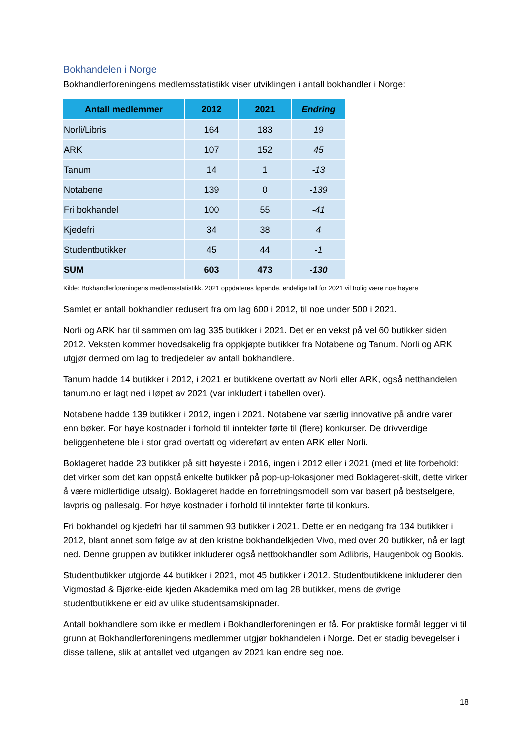Bokhandelen i Norge
Bokhandlerforeningens medlemsstatistikk viser utviklingen i antall bokhandler i Norge:
| Antall medlemmer | 2012 | 2021 | Endring |
| --- | --- | --- | --- |
| Norli/Libris | 164 | 183 | 19 |
| ARK | 107 | 152 | 45 |
| Tanum | 14 | 1 | -13 |
| Notabene | 139 | 0 | -139 |
| Fri bokhandel | 100 | 55 | -41 |
| Kjedefri | 34 | 38 | 4 |
| Studentbutikker | 45 | 44 | -1 |
| SUM | 603 | 473 | -130 |
Kilde: Bokhandlerforeningens medlemsstatistikk. 2021 oppdateres løpende, endelige tall for 2021 vil trolig være noe høyere
Samlet er antall bokhandler redusert fra om lag 600 i 2012, til noe under 500 i 2021.
Norli og ARK har til sammen om lag 335 butikker i 2021. Det er en vekst på vel 60 butikker siden 2012. Veksten kommer hovedsakelig fra oppkjøpte butikker fra Notabene og Tanum. Norli og ARK utgjør dermed om lag to tredjedeler av antall bokhandlere.
Tanum hadde 14 butikker i 2012, i 2021 er butikkene overtatt av Norli eller ARK, også netthandelen tanum.no er lagt ned i løpet av 2021 (var inkludert i tabellen over).
Notabene hadde 139 butikker i 2012, ingen i 2021. Notabene var særlig innovative på andre varer enn bøker. For høye kostnader i forhold til inntekter førte til (flere) konkurser. De drivverdige beliggenhetene ble i stor grad overtatt og videreført av enten ARK eller Norli.
Boklageret hadde 23 butikker på sitt høyeste i 2016, ingen i 2012 eller i 2021 (med et lite forbehold: det virker som det kan oppstå enkelte butikker på pop-up-lokasjoner med Boklageret-skilt, dette virker å være midlertidige utsalg). Boklageret hadde en forretningsmodell som var basert på bestselgere, lavpris og pallesalg. For høye kostnader i forhold til inntekter førte til konkurs.
Fri bokhandel og kjedefri har til sammen 93 butikker i 2021. Dette er en nedgang fra 134 butikker i 2012, blant annet som følge av at den kristne bokhandelkjeden Vivo, med over 20 butikker, nå er lagt ned. Denne gruppen av butikker inkluderer også nettbokhandler som Adlibris, Haugenbok og Bookis.
Studentbutikker utgjorde 44 butikker i 2021, mot 45 butikker i 2012. Studentbutikkene inkluderer den Vigmostad & Bjørke-eide kjeden Akademika med om lag 28 butikker, mens de øvrige studentbutikkene er eid av ulike studentsamskipnader.
Antall bokhandlere som ikke er medlem i Bokhandlerforeningen er få. For praktiske formål legger vi til grunn at Bokhandlerforeningens medlemmer utgjør bokhandelen i Norge. Det er stadig bevegelser i disse tallene, slik at antallet ved utgangen av 2021 kan endre seg noe.
18